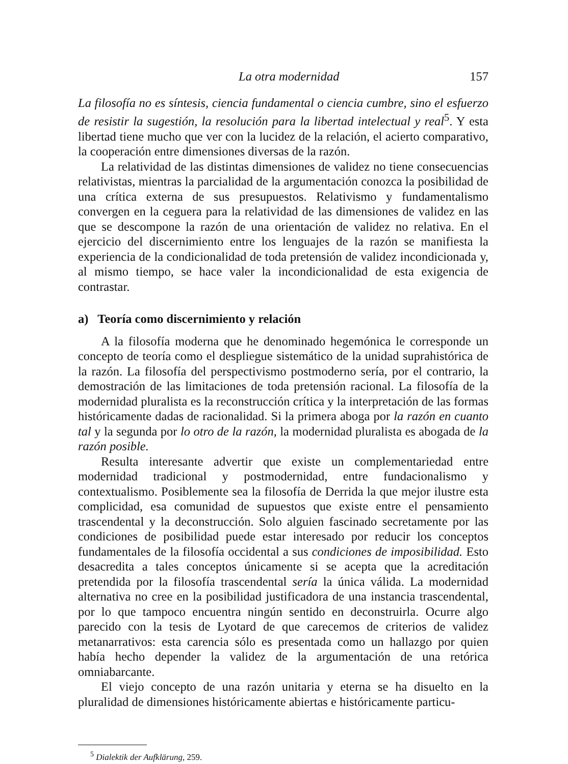La otra modernidad 157
La filosofía no es síntesis, ciencia fundamental o ciencia cumbre, sino el esfuerzo de resistir la sugestión, la resolución para la libertad intelectual y real<sup>5</sup>. Y esta libertad tiene mucho que ver con la lucidez de la relación, el acierto comparativo, la cooperación entre dimensiones diversas de la razón.
La relatividad de las distintas dimensiones de validez no tiene consecuencias relativistas, mientras la parcialidad de la argumentación conozca la posibilidad de una crítica externa de sus presupuestos. Relativismo y fundamentalismo convergen en la ceguera para la relatividad de las dimensiones de validez en las que se descompone la razón de una orientación de validez no relativa. En el ejercicio del discernimiento entre los lenguajes de la razón se manifiesta la experiencia de la condicionalidad de toda pretensión de validez incondicionada y, al mismo tiempo, se hace valer la incondicionalidad de esta exigencia de contrastar.
a) Teoría como discernimiento y relación
A la filosofía moderna que he denominado hegemónica le corresponde un concepto de teoría como el despliegue sistemático de la unidad suprahistórica de la razón. La filosofía del perspectivismo postmoderno sería, por el contrario, la demostración de las limitaciones de toda pretensión racional. La filosofía de la modernidad pluralista es la reconstrucción crítica y la interpretación de las formas históricamente dadas de racionalidad. Si la primera aboga por la razón en cuanto tal y la segunda por lo otro de la razón, la modernidad pluralista es abogada de la razón posible.
Resulta interesante advertir que existe un complementariedad entre modernidad tradicional y postmodernidad, entre fundacionalismo y contextualismo. Posiblemente sea la filosofía de Derrida la que mejor ilustre esta complicidad, esa comunidad de supuestos que existe entre el pensamiento trascendental y la deconstrucción. Solo alguien fascinado secretamente por las condiciones de posibilidad puede estar interesado por reducir los conceptos fundamentales de la filosofía occidental a sus condiciones de imposibilidad. Esto desacredita a tales conceptos únicamente si se acepta que la acreditación pretendida por la filosofía trascendental sería la única válida. La modernidad alternativa no cree en la posibilidad justificadora de una instancia trascendental, por lo que tampoco encuentra ningún sentido en deconstruirla. Ocurre algo parecido con la tesis de Lyotard de que carecemos de criterios de validez metanarrativos: esta carencia sólo es presentada como un hallazgo por quien había hecho depender la validez de la argumentación de una retórica omniabarcante.
El viejo concepto de una razón unitaria y eterna se ha disuelto en la pluralidad de dimensiones históricamente abiertas e históricamente particu-
<sup>5</sup> Dialektik der Aufklärung, 259.